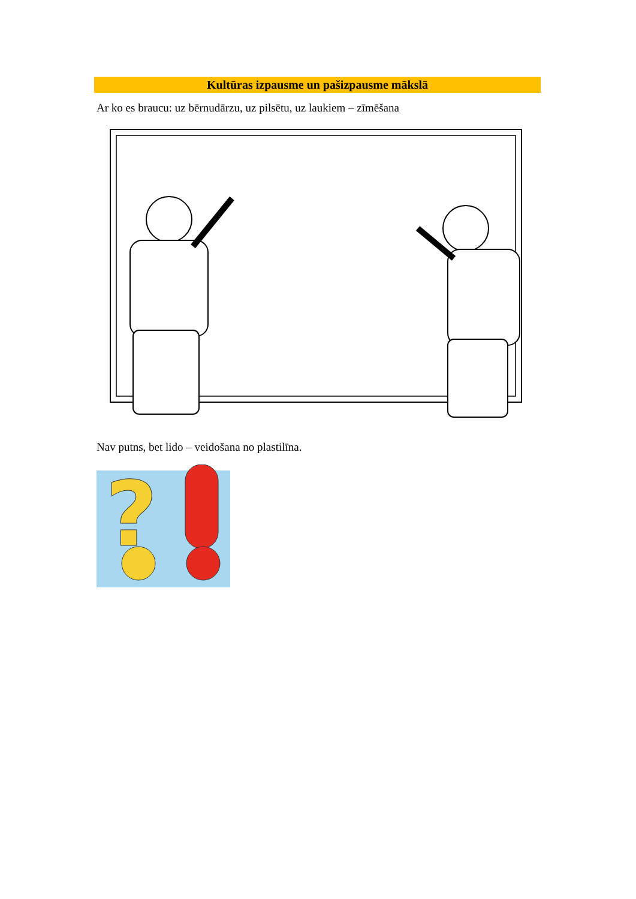Kultūras izpausme un pašizpausme mākslā
Ar ko es braucu: uz bērnudārzu, uz pilsētu, uz laukiem – zīmēšana
Nav putns, bet lido – veidošana no plastilīna.
?